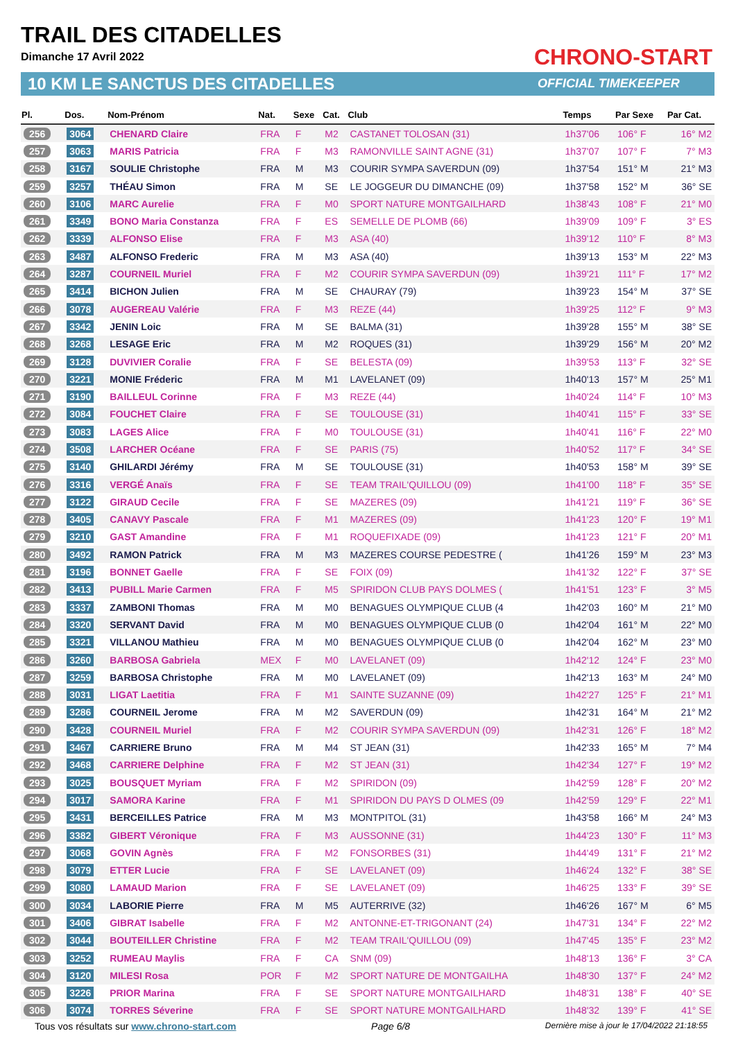TRAIL DES CITADELLES
Dimanche 17 Avril 2022 CHRONO-START
10 KM LE SANCTUS DES CITADELLES OFFICIAL TIMEKEEPER
| Pl. | Dos. | Nom-Prénom | Nat. | Sexe | Cat. | Club | Temps | Par Sexe | Par Cat. |
| --- | --- | --- | --- | --- | --- | --- | --- | --- | --- |
| 256 | 3064 | CHENARD Claire | FRA | F | M2 | CASTANET TOLOSAN (31) | 1h37'06 | 106° F | 16° M2 |
| 257 | 3063 | MARIS Patricia | FRA | F | M3 | RAMONVILLE SAINT AGNE (31) | 1h37'07 | 107° F | 7° M3 |
| 258 | 3167 | SOULIE Christophe | FRA | M | M3 | COURIR SYMPA SAVERDUN (09) | 1h37'54 | 151° M | 21° M3 |
| 259 | 3257 | THÉAU Simon | FRA | M | SE | LE JOGGEUR DU DIMANCHE (09) | 1h37'58 | 152° M | 36° SE |
| 260 | 3106 | MARC Aurelie | FRA | F | M0 | SPORT NATURE MONTGAILHARD | 1h38'43 | 108° F | 21° M0 |
| 261 | 3349 | BONO Maria Constanza | FRA | F | ES | SEMELLE DE PLOMB (66) | 1h39'09 | 109° F | 3° ES |
| 262 | 3339 | ALFONSO Elise | FRA | F | M3 | ASA (40) | 1h39'12 | 110° F | 8° M3 |
| 263 | 3487 | ALFONSO Frederic | FRA | M | M3 | ASA (40) | 1h39'13 | 153° M | 22° M3 |
| 264 | 3287 | COURNEIL Muriel | FRA | F | M2 | COURIR SYMPA SAVERDUN (09) | 1h39'21 | 111° F | 17° M2 |
| 265 | 3414 | BICHON Julien | FRA | M | SE | CHAURAY (79) | 1h39'23 | 154° M | 37° SE |
| 266 | 3078 | AUGEREAU Valérie | FRA | F | M3 | REZE (44) | 1h39'25 | 112° F | 9° M3 |
| 267 | 3342 | JENIN Loic | FRA | M | SE | BALMA (31) | 1h39'28 | 155° M | 38° SE |
| 268 | 3268 | LESAGE Eric | FRA | M | M2 | ROQUES (31) | 1h39'29 | 156° M | 20° M2 |
| 269 | 3128 | DUVIVIER Coralie | FRA | F | SE | BELESTA (09) | 1h39'53 | 113° F | 32° SE |
| 270 | 3221 | MONIE Fréderic | FRA | M | M1 | LAVELANET (09) | 1h40'13 | 157° M | 25° M1 |
| 271 | 3190 | BAILLEUL Corinne | FRA | F | M3 | REZE (44) | 1h40'24 | 114° F | 10° M3 |
| 272 | 3084 | FOUCHET Claire | FRA | F | SE | TOULOUSE (31) | 1h40'41 | 115° F | 33° SE |
| 273 | 3083 | LAGES Alice | FRA | F | M0 | TOULOUSE (31) | 1h40'41 | 116° F | 22° M0 |
| 274 | 3508 | LARCHER Océane | FRA | F | SE | PARIS (75) | 1h40'52 | 117° F | 34° SE |
| 275 | 3140 | GHILARDI Jérémy | FRA | M | SE | TOULOUSE (31) | 1h40'53 | 158° M | 39° SE |
| 276 | 3316 | VERGÉ Anaïs | FRA | F | SE | TEAM TRAIL'QUILLOU (09) | 1h41'00 | 118° F | 35° SE |
| 277 | 3122 | GIRAUD Cecile | FRA | F | SE | MAZERES (09) | 1h41'21 | 119° F | 36° SE |
| 278 | 3405 | CANAVY Pascale | FRA | F | M1 | MAZERES (09) | 1h41'23 | 120° F | 19° M1 |
| 279 | 3210 | GAST Amandine | FRA | F | M1 | ROQUEFIXADE (09) | 1h41'23 | 121° F | 20° M1 |
| 280 | 3492 | RAMON Patrick | FRA | M | M3 | MAZERES COURSE PEDESTRE ( | 1h41'26 | 159° M | 23° M3 |
| 281 | 3196 | BONNET Gaelle | FRA | F | SE | FOIX (09) | 1h41'32 | 122° F | 37° SE |
| 282 | 3413 | PUBILL Marie Carmen | FRA | F | M5 | SPIRIDON CLUB PAYS DOLMES ( | 1h41'51 | 123° F | 3° M5 |
| 283 | 3337 | ZAMBONI Thomas | FRA | M | M0 | BENAGUES OLYMPIQUE CLUB (4 | 1h42'03 | 160° M | 21° M0 |
| 284 | 3320 | SERVANT David | FRA | M | M0 | BENAGUES OLYMPIQUE CLUB (0 | 1h42'04 | 161° M | 22° M0 |
| 285 | 3321 | VILLANOU Mathieu | FRA | M | M0 | BENAGUES OLYMPIQUE CLUB (0 | 1h42'04 | 162° M | 23° M0 |
| 286 | 3260 | BARBOSA Gabriela | MEX | F | M0 | LAVELANET (09) | 1h42'12 | 124° F | 23° M0 |
| 287 | 3259 | BARBOSA Christophe | FRA | M | M0 | LAVELANET (09) | 1h42'13 | 163° M | 24° M0 |
| 288 | 3031 | LIGAT Laetitia | FRA | F | M1 | SAINTE SUZANNE (09) | 1h42'27 | 125° F | 21° M1 |
| 289 | 3286 | COURNEIL Jerome | FRA | M | M2 | SAVERDUN (09) | 1h42'31 | 164° M | 21° M2 |
| 290 | 3428 | COURNEIL Muriel | FRA | F | M2 | COURIR SYMPA SAVERDUN (09) | 1h42'31 | 126° F | 18° M2 |
| 291 | 3467 | CARRIERE Bruno | FRA | M | M4 | ST JEAN (31) | 1h42'33 | 165° M | 7° M4 |
| 292 | 3468 | CARRIERE Delphine | FRA | F | M2 | ST JEAN (31) | 1h42'34 | 127° F | 19° M2 |
| 293 | 3025 | BOUSQUET Myriam | FRA | F | M2 | SPIRIDON (09) | 1h42'59 | 128° F | 20° M2 |
| 294 | 3017 | SAMORA Karine | FRA | F | M1 | SPIRIDON DU PAYS D OLMES (09 | 1h42'59 | 129° F | 22° M1 |
| 295 | 3431 | BERCEILLES Patrice | FRA | M | M3 | MONTPITOL (31) | 1h43'58 | 166° M | 24° M3 |
| 296 | 3382 | GIBERT Véronique | FRA | F | M3 | AUSSONNE (31) | 1h44'23 | 130° F | 11° M3 |
| 297 | 3068 | GOVIN Agnès | FRA | F | M2 | FONSORBES (31) | 1h44'49 | 131° F | 21° M2 |
| 298 | 3079 | ETTER Lucie | FRA | F | SE | LAVELANET (09) | 1h46'24 | 132° F | 38° SE |
| 299 | 3080 | LAMAUD Marion | FRA | F | SE | LAVELANET (09) | 1h46'25 | 133° F | 39° SE |
| 300 | 3034 | LABORIE Pierre | FRA | M | M5 | AUTERRIVE (32) | 1h46'26 | 167° M | 6° M5 |
| 301 | 3406 | GIBRAT Isabelle | FRA | F | M2 | ANTONNE-ET-TRIGONANT (24) | 1h47'31 | 134° F | 22° M2 |
| 302 | 3044 | BOUTEILLER Christine | FRA | F | M2 | TEAM TRAIL'QUILLOU (09) | 1h47'45 | 135° F | 23° M2 |
| 303 | 3252 | RUMEAU Maylis | FRA | F | CA | SNM (09) | 1h48'13 | 136° F | 3° CA |
| 304 | 3120 | MILESI Rosa | POR | F | M2 | SPORT NATURE DE MONTGAILHA | 1h48'30 | 137° F | 24° M2 |
| 305 | 3226 | PRIOR Marina | FRA | F | SE | SPORT NATURE MONTGAILHARD | 1h48'31 | 138° F | 40° SE |
| 306 | 3074 | TORRES Séverine | FRA | F | SE | SPORT NATURE MONTGAILHARD | 1h48'32 | 139° F | 41° SE |
Tous vos résultats sur www.chrono-start.com Page 6/8 Dernière mise à jour le 17/04/2022 21:18:55